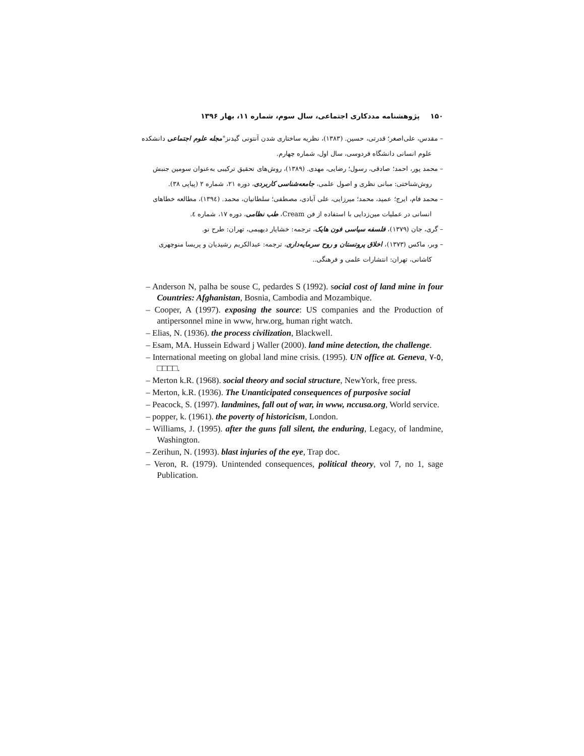۱۵۰ پژوهشنامه مددکاری اجتماعی، سال سوم، شماره ۱۱، بهار ۱۳۹۶
– مقدس، علی‌اصغر؛ قدرتی، حسین. (۱۳۸۳)، نظریه ساختاری شدن آنتونی گیدنز"مجله علوم اجتماعی دانشکده علوم انسانی دانشگاه فردوسی، سال اول، شماره چهارم.
– محمد پور، احمد؛ صادقی، رسول؛ رضایی، مهدی. (۱۳۸۹)، روش‌های تحقیق ترکیبی به‌عنوان سومین جنبش روش‌شناختی: مبانی نظری و اصول علمی، جامعه‌شناسی کاربردی، دوره ۲۱، شماره ۲ (پیاپی ۳۸).
– محمد فام، ایرج؛ عمید، محمد؛ میرزایی، علی آبادی، مصطفی؛ سلطانیان، محمد. (۱۳۹٤)، مطالعه خطاهای انسانی در عملیات مین‌زدایی با استفاده از فن Cream، طب نظامی، دوره ۱۷، شماره ٤.
– گری، جان (۱۳۷۹)، فلسفه سیاسی فون هایک، ترجمه: خشایار دیهیمی، تهران: طرح نو.
– وبر، ماکس (۱۳۷۳)، اخلاق پروتستان و روح سرمایه‌داری، ترجمه: عبدالکریم رشیدیان و پریسا منوچهری کاشانی، تهران: انتشارات علمی و فرهنگی..
– Anderson N, palha be souse C, pedardes S (1992). social cost of land mine in four Countries: Afghanistan, Bosnia, Cambodia and Mozambique.
– Cooper, A (1997). exposing the source: US companies and the Production of antipersonnel mine in www, hrw.org, human right watch.
– Elias, N. (1936). the process civilization, Blackwell.
– Esam, MA. Hussein Edward j Waller (2000). land mine detection, the challenge.
– International meeting on global land mine crisis. (1995). UN office at. Geneva, ٥-٧, □□□□.
– Merton k.R. (1968). social theory and social structure, NewYork, free press.
– Merton, k.R. (1936). The Unanticipated consequences of purposive social
– Peacock, S. (1997). landmines, fall out of war, in www, nccusa.org, World service.
– popper, k. (1961). the poverty of historicism, London.
– Williams, J. (1995). after the guns fall silent, the enduring, Legacy, of landmine, Washington.
– Zerihun, N. (1993). blast injuries of the eye, Trap doc.
– Veron, R. (1979). Unintended consequences, political theory, vol 7, no 1, sage Publication.